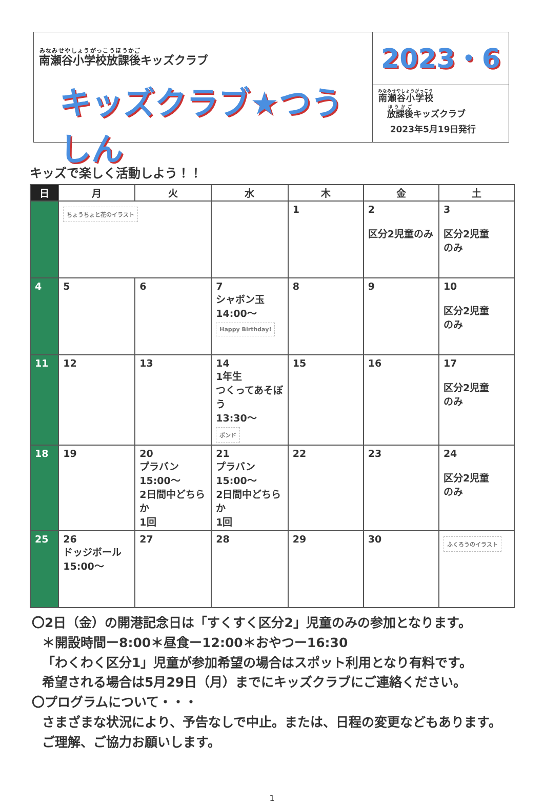南瀬谷小学校放課後キッズクラブ
キッズクラブ★つうしん
2023・6
南瀬谷小学校
放課後キッズクラブ
2023年5月19日発行
キッズで楽しく活動しよう！！
| 日 | 月 | 火 | 水 | 木 | 金 | 土 |
| --- | --- | --- | --- | --- | --- | --- |
| | ちょうちょと花のイラスト | | | 1 | 2 区分2児童のみ | 3 区分2児童 のみ |
| 4 | 5 | 6 | 7 シャボン玉 14:00～ Happy Birthday! | 8 | 9 | 10 区分2児童 のみ |
| 11 | 12 | 13 | 14 1年生 つくってあそぼう 13:30～ ボンド | 15 | 16 | 17 区分2児童 のみ |
| 18 | 19 | 20 プラバン 15:00～ 2日間中どちらか 1回 | 21 プラバン 15:00～ 2日間中どちらか 1回 | 22 | 23 | 24 区分2児童 のみ |
| 25 | 26 ドッジボール 15:00～ | 27 | 28 | 29 | 30 | ふくろうのイラスト |
〇2日（金）の開港記念日は「すくすく区分2」児童のみの参加となります。
＊開設時間ー8:00＊昼食ー12:00＊おやつー16:30
「わくわく区分1」児童が参加希望の場合はスポット利用となり有料です。
希望される場合は5月29日（月）までにキッズクラブにご連絡ください。
〇プログラムについて・・・
さまざまな状況により、予告なしで中止。または、日程の変更などもあります。
ご理解、ご協力お願いします。
1